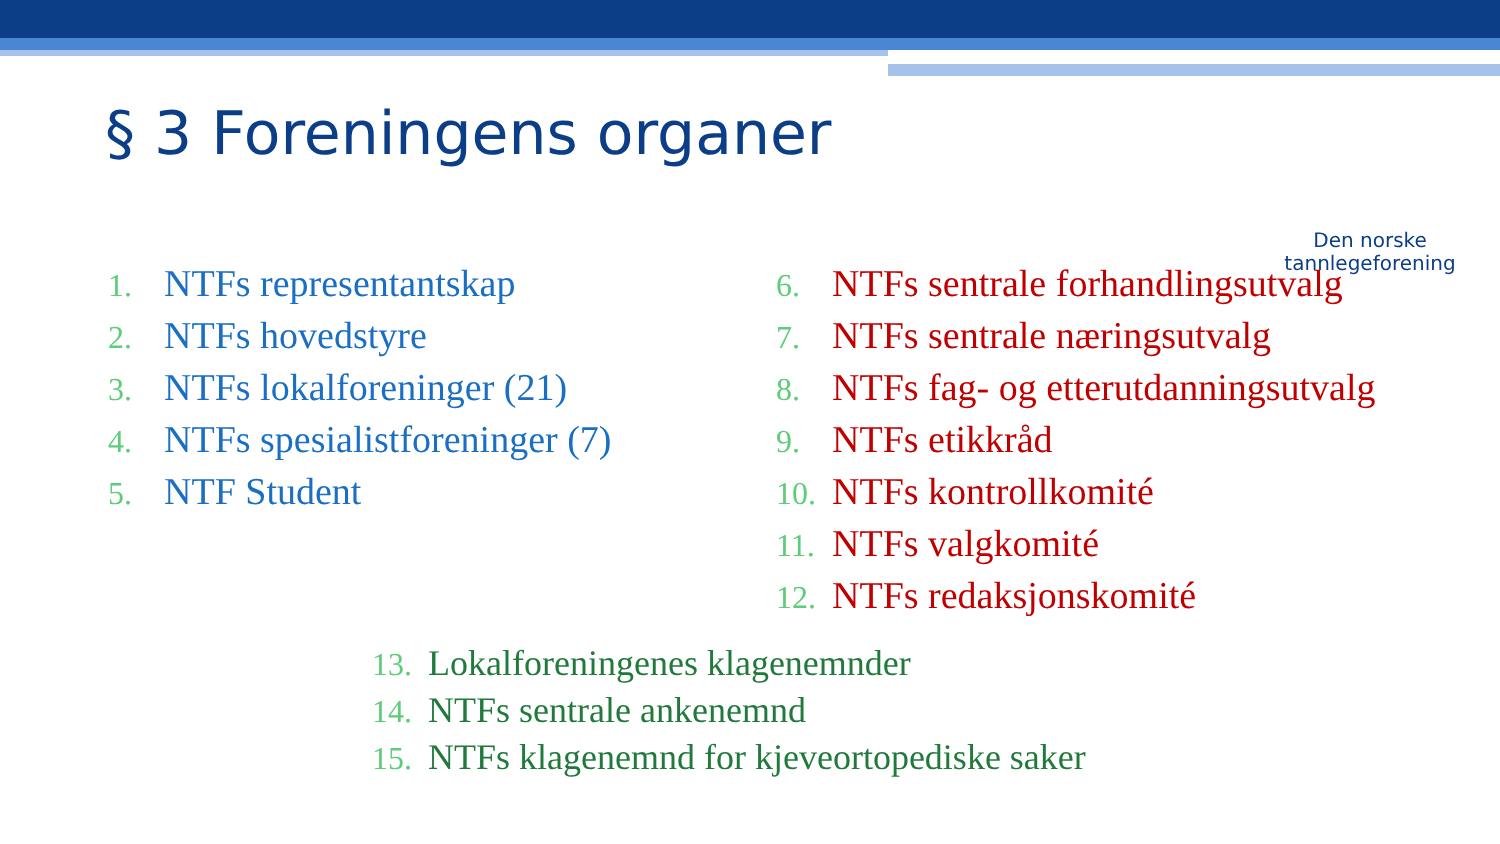§ 3 Foreningens organer
Den norske
tannlegeforening
1. NTFs representantskap
2. NTFs hovedstyre
3. NTFs lokalforeninger (21)
4. NTFs spesialistforeninger (7)
5. NTF Student
6. NTFs sentrale forhandlingsutvalg
7. NTFs sentrale næringsutvalg
8. NTFs fag- og etterutdanningsutvalg
9. NTFs etikkråd
10. NTFs kontrollkomité
11. NTFs valgkomité
12. NTFs redaksjonskomité
13. Lokalforeningenes klagenemnder
14. NTFs sentrale ankenemnd
15. NTFs klagenemnd for kjeveortopediske saker